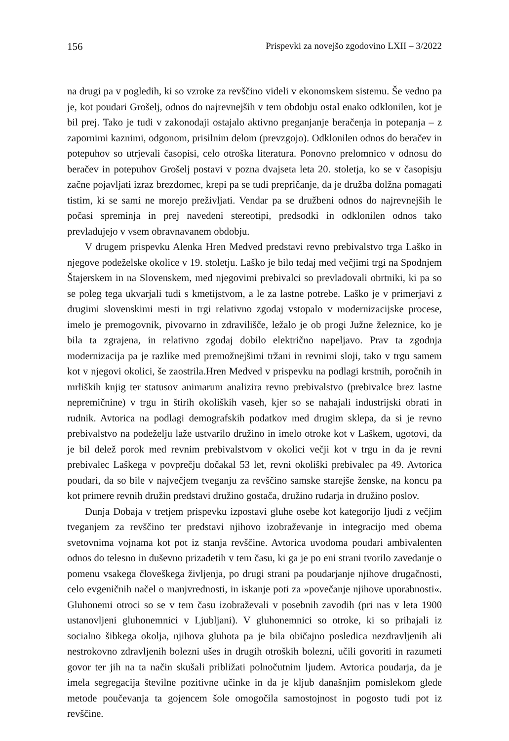156 Prispevki za novejšo zgodovino LXII – 3/2022
na drugi pa v pogledih, ki so vzroke za revščino videli v ekonomskem sistemu. Še vedno pa je, kot poudari Grošelj, odnos do najrevnejših v tem obdobju ostal enako odklonilen, kot je bil prej. Tako je tudi v zakonodaji ostajalo aktivno preganjanje beračenja in potepanja – z zapornimi kaznimi, odgonom, prisilnim delom (prevzgojo). Odklonilen odnos do beračev in potepuhov so utrjevali časopisi, celo otroška literatura. Ponovno prelomnico v odnosu do beračev in potepuhov Grošelj postavi v pozna dvajseta leta 20. stoletja, ko se v časopisju začne pojavljati izraz brezdomec, krepi pa se tudi prepričanje, da je družba dolžna pomagati tistim, ki se sami ne morejo preživljati. Vendar pa se družbeni odnos do najrevnejših le počasi spreminja in prej navedeni stereotipi, predsodki in odklonilen odnos tako prevladujejo v vsem obravnavanem obdobju.
V drugem prispevku Alenka Hren Medved predstavi revno prebivalstvo trga Laško in njegove podeželske okolice v 19. stoletju. Laško je bilo tedaj med večjimi trgi na Spodnjem Štajerskem in na Slovenskem, med njegovimi prebivalci so prevladovali obrtniki, ki pa so se poleg tega ukvarjali tudi s kmetijstvom, a le za lastne potrebe. Laško je v primerjavi z drugimi slovenskimi mesti in trgi relativno zgodaj vstopalo v modernizacijske procese, imelo je premogovnik, pivovarno in zdravilišče, ležalo je ob progi Južne železnice, ko je bila ta zgrajena, in relativno zgodaj dobilo električno napeljavo. Prav ta zgodnja modernizacija pa je razlike med premožnejšimi tržani in revnimi sloji, tako v trgu samem kot v njegovi okolici, še zaostrila.Hren Medved v prispevku na podlagi krstnih, poročnih in mrliških knjig ter statusov animarum analizira revno prebivalstvo (prebivalce brez lastne nepremičnine) v trgu in štirih okoliških vaseh, kjer so se nahajali industrijski obrati in rudnik. Avtorica na podlagi demografskih podatkov med drugim sklepa, da si je revno prebivalstvo na podeželju laže ustvarilo družino in imelo otroke kot v Laškem, ugotovi, da je bil delež porok med revnim prebivalstvom v okolici večji kot v trgu in da je revni prebivalec Laškega v povprečju dočakal 53 let, revni okoliški prebivalec pa 49. Avtorica poudari, da so bile v največjem tveganju za revščino samske starejše ženske, na koncu pa kot primere revnih družin predstavi družino gostača, družino rudarja in družino poslov.
Dunja Dobaja v tretjem prispevku izpostavi gluhe osebe kot kategorijo ljudi z večjim tveganjem za revščino ter predstavi njihovo izobraževanje in integracijo med obema svetovnima vojnama kot pot iz stanja revščine. Avtorica uvodoma poudari ambivalenten odnos do telesno in duševno prizadetih v tem času, ki ga je po eni strani tvorilo zavedanje o pomenu vsakega človeškega življenja, po drugi strani pa poudarjanje njihove drugačnosti, celo evgeničnih načel o manjvrednosti, in iskanje poti za »povečanje njihove uporabnosti«. Gluhonemi otroci so se v tem času izobraževali v posebnih zavodih (pri nas v leta 1900 ustanovljeni gluhonemnici v Ljubljani). V gluhonemnici so otroke, ki so prihajali iz socialno šibkega okolja, njihova gluhota pa je bila običajno posledica nezdravljenih ali nestrokovno zdravljenih bolezni ušes in drugih otroških bolezni, učili govoriti in razumeti govor ter jih na ta način skušali približati polnočutnim ljudem. Avtorica poudarja, da je imela segregacija številne pozitivne učinke in da je kljub današnjim pomislekom glede metode poučevanja ta gojencem šole omogočila samostojnost in pogosto tudi pot iz revščine.